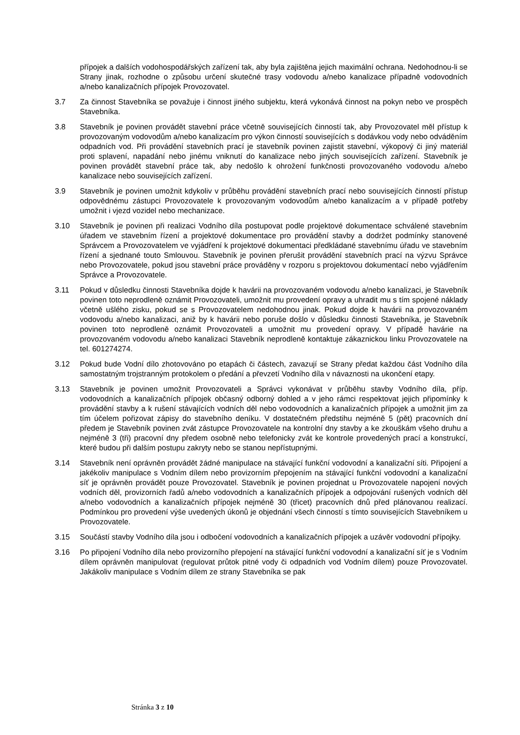přípojek a dalších vodohospodářských zařízení tak, aby byla zajištěna jejich maximální ochrana. Nedohodnou-li se Strany jinak, rozhodne o způsobu určení skutečné trasy vodovodu a/nebo kanalizace případně vodovodních a/nebo kanalizačních přípojek Provozovatel.
3.7 Za činnost Stavebníka se považuje i činnost jiného subjektu, která vykonává činnost na pokyn nebo ve prospěch Stavebníka.
3.8 Stavebník je povinen provádět stavební práce včetně souvisejících činností tak, aby Provozovatel měl přístup k provozovaným vodovodům a/nebo kanalizacím pro výkon činností souvisejících s dodávkou vody nebo odváděním odpadních vod. Při provádění stavebních prací je stavebník povinen zajistit stavební, výkopový či jiný materiál proti splavení, napadání nebo jinému vniknutí do kanalizace nebo jiných souvisejících zařízení. Stavebník je povinen provádět stavební práce tak, aby nedošlo k ohrožení funkčnosti provozovaného vodovodu a/nebo kanalizace nebo souvisejících zařízení.
3.9 Stavebník je povinen umožnit kdykoliv v průběhu provádění stavebních prací nebo souvisejících činností přístup odpovědnému zástupci Provozovatele k provozovaným vodovodům a/nebo kanalizacím a v případě potřeby umožnit i vjezd vozidel nebo mechanizace.
3.10 Stavebník je povinen při realizaci Vodního díla postupovat podle projektové dokumentace schválené stavebním úřadem ve stavebním řízení a projektové dokumentace pro provádění stavby a dodržet podmínky stanovené Správcem a Provozovatelem ve vyjádření k projektové dokumentaci předkládané stavebnímu úřadu ve stavebním řízení a sjednané touto Smlouvou. Stavebník je povinen přerušit provádění stavebních prací na výzvu Správce nebo Provozovatele, pokud jsou stavební práce prováděny v rozporu s projektovou dokumentací nebo vyjádřením Správce a Provozovatele.
3.11 Pokud v důsledku činnosti Stavebníka dojde k havárii na provozovaném vodovodu a/nebo kanalizaci, je Stavebník povinen toto neprodleně oznámit Provozovateli, umožnit mu provedení opravy a uhradit mu s tím spojené náklady včetně ušlého zisku, pokud se s Provozovatelem nedohodnou jinak. Pokud dojde k havárii na provozovaném vodovodu a/nebo kanalizaci, aniž by k havárii nebo poruše došlo v důsledku činnosti Stavebníka, je Stavebník povinen toto neprodleně oznámit Provozovateli a umožnit mu provedení opravy. V případě havárie na provozovaném vodovodu a/nebo kanalizaci Stavebník neprodleně kontaktuje zákaznickou linku Provozovatele na tel. 601274274.
3.12 Pokud bude Vodní dílo zhotovováno po etapách či částech, zavazují se Strany předat každou část Vodního díla samostatným trojstranným protokolem o předání a převzetí Vodního díla v návaznosti na ukončení etapy.
3.13 Stavebník je povinen umožnit Provozovateli a Správci vykonávat v průběhu stavby Vodního díla, příp. vodovodních a kanalizačních přípojek občasný odborný dohled a v jeho rámci respektovat jejich připomínky k provádění stavby a k rušení stávajících vodních děl nebo vodovodních a kanalizačních přípojek a umožnit jim za tím účelem pořizovat zápisy do stavebního deníku. V dostatečném předstihu nejméně 5 (pět) pracovních dní předem je Stavebník povinen zvát zástupce Provozovatele na kontrolní dny stavby a ke zkouškám všeho druhu a nejméně 3 (tři) pracovní dny předem osobně nebo telefonicky zvát ke kontrole provedených prací a konstrukcí, které budou při dalším postupu zakryty nebo se stanou nepřístupnými.
3.14 Stavebník není oprávněn provádět žádné manipulace na stávající funkční vodovodní a kanalizační síti. Připojení a jakékoliv manipulace s Vodním dílem nebo provizorním přepojením na stávající funkční vodovodní a kanalizační síť je oprávněn provádět pouze Provozovatel. Stavebník je povinen projednat u Provozovatele napojení nových vodních děl, provizorních řadů a/nebo vodovodních a kanalizačních přípojek a odpojování rušených vodních děl a/nebo vodovodních a kanalizačních přípojek nejméně 30 (třicet) pracovních dnů před plánovanou realizací. Podmínkou pro provedení výše uvedených úkonů je objednání všech činností s tímto souvisejících Stavebníkem u Provozovatele.
3.15 Součástí stavby Vodního díla jsou i odbočení vodovodních a kanalizačních přípojek a uzávěr vodovodní přípojky.
3.16 Po připojení Vodního díla nebo provizorního přepojení na stávající funkční vodovodní a kanalizační síť je s Vodním dílem oprávněn manipulovat (regulovat průtok pitné vody či odpadních vod Vodním dílem) pouze Provozovatel. Jakákoliv manipulace s Vodním dílem ze strany Stavebníka se pak
Stránka 3 z 10